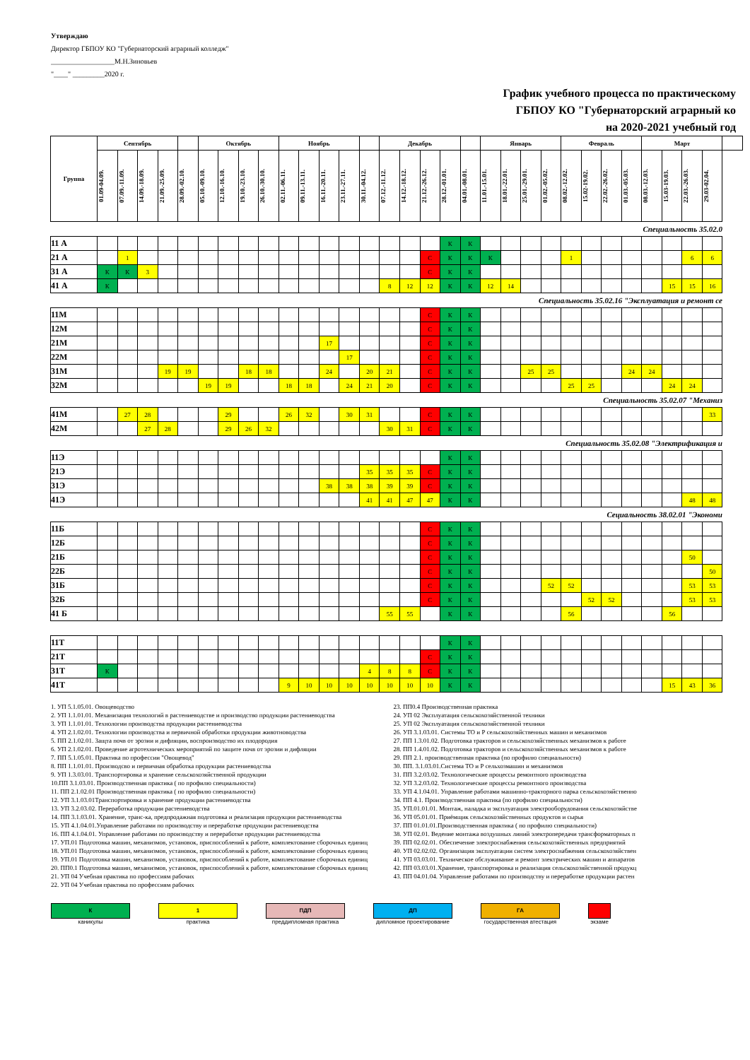Утверждаю
Директор ГБПОУ КО "Губернаторский аграрный колледж"
__________________М.Н.Зиновьев
"____" _________2020 г.
График учебного процесса по практическому
ГБПОУ КО "Губернаторский аграрный ко
на 2020-2021 учебный год
| Группа | Сентябрь | | | | | Октябрь | | | | Ноябрь | | | | | Декабрь | | | | | Январь | | | | Февраль | | | | Март | | | | |
| --- | --- | --- | --- | --- | --- | --- | --- | --- | --- | --- | --- | --- | --- | --- | --- | --- | --- | --- | --- | --- | --- | --- | --- | --- | --- | --- | --- | --- | --- | --- | --- | --- |
| | 01.09-04.09. | 07.09.-11.09. | 14.09.-18.09. | 21.09.-25.09. | 28.09.-02.10. | 05.10.-09.10. | 12.10.-16.10. | 19.10.-23.10. | 26.10.-30.10. | 02.11.-06.11. | 09.11.-13.11. | 16.11.-20.11. | 23.11.-27.11. | 30.11.-04.12. | 07.12.-11.12. | 14.12.-18.12. | 21.12.-26.12. | 28.12.-01.01. | 04.01.-08.01. | 11.01.-15.01. | 18.01.-22.01. | 25.01.-29.01. | 01.02.-05.02. | 08.02.-12.02. | 15.02-19.02. | 22.02.-26.02. | 01.03.-05.03. | 08.03.-12.03. | 15.03-19.03. | 22.03.-26.03. | 29.03-02.04. | |
| Специальность 35.02.0 | | | | | | | | | | | | | | | | | | | | | | | | | | | | | | | | |
| 11 А | | | | | | | | | | | | | | | | | | К | К | | | | | | | | | | | | | |
| 21 А | | 1 | | | | | | | | | | | | | | | С | К | К | К | | | | 1 | | | | | | 6 | 6 | |
| 31 А | К | К | 3 | | | | | | | | | | | | | | С | К | К | | | | | | | | | | | | | |
| 41 А | К | | | | | | | | | | | | | | 8 | 12 | 12 | К | К | 12 | 14 | | | | | | | | 15 | 15 | 16 | |
| Специальность 35.02.16 "Эксплуатация и ремонт се | | | | | | | | | | | | | | | | | | | | | | | | | | | | | | | | |
| 11М | | | | | | | | | | | | | | | | | С | К | К | | | | | | | | | | | | | |
| 12М | | | | | | | | | | | | | | | | | С | К | К | | | | | | | | | | | | | |
| 21М | | | | | | | | | | | | 17 | | | | | С | К | К | | | | | | | | | | | | | |
| 22М | | | | | | | | | | | | | 17 | | | | С | К | К | | | | | | | | | | | | | |
| 31М | | | | 19 | 19 | | | 18 | 18 | | | 24 | | 20 | 21 | | С | К | К | | | 25 | 25 | | | | 24 | 24 | | | | |
| 32М | | | | | | 19 | 19 | | | 18 | 18 | | 24 | 21 | 20 | | С | К | К | | | | | 25 | 25 | | | | 24 | 24 | | |
| Специальность 35.02.07 "Механиз | | | | | | | | | | | | | | | | | | | | | | | | | | | | | | | | |
| 41М | | 27 | 28 | | | | 29 | | | 26 | 32 | | 30 | 31 | | | С | К | К | | | | | | | | | | | | 33 | |
| 42М | | | 27 | 28 | | | 29 | 26 | 32 | | | | | | 30 | 31 | С | К | К | | | | | | | | | | | | | |
| Специальность 35.02.08 "Электрификация и | | | | | | | | | | | | | | | | | | | | | | | | | | | | | | | | |
| 11Э | | | | | | | | | | | | | | | | | | К | К | | | | | | | | | | | | | |
| 21Э | | | | | | | | | | | | | | 35 | 35 | 35 | С | К | К | | | | | | | | | | | | | |
| 31Э | | | | | | | | | | | | 38 | 38 | 38 | 39 | 39 | С | К | К | | | | | | | | | | | | | |
| 41Э | | | | | | | | | | | | | | 41 | 41 | 47 | 47 | К | К | | | | | | | | | | | 48 | 48 | |
| Сециальность 38.02.01 "Экономи | | | | | | | | | | | | | | | | | | | | | | | | | | | | | | | | |
| 11Б | | | | | | | | | | | | | | | | | С | К | К | | | | | | | | | | | | | |
| 12Б | | | | | | | | | | | | | | | | | С | К | К | | | | | | | | | | | | | |
| 21Б | | | | | | | | | | | | | | | | | С | К | К | | | | | | | | | | | 50 | | |
| 22Б | | | | | | | | | | | | | | | | | С | К | К | | | | | | | | | | | | 50 | |
| 31Б | | | | | | | | | | | | | | | | | С | К | К | | | | 52 | 52 | | | | | | 53 | 53 | |
| 32Б | | | | | | | | | | | | | | | | | С | К | К | | | | | | 52 | 52 | | | | 53 | 53 | |
| 41 Б | | | | | | | | | | | | | | | 55 | 55 | | К | К | | | | | 56 | | | | | 56 | | | |
| 11Т | | | | | | | | | | | | | | | | | | К | К | | | | | | | | | | | | | |
| 21Т | | | | | | | | | | | | | | | | | С | К | К | | | | | | | | | | | | | |
| 31Т | К | | | | | | | | | | | | | 4 | 8 | 8 | С | К | К | | | | | | | | | | | | | |
| 41Т | | | | | | | | | | 9 | 10 | 10 | 10 | 10 | 10 | 10 | 10 | К | К | | | | | | | | | | 15 | 43 | 36 | |
1. УП 5.1.05.01. Овощеводство
2. УП 1.1.01.01. Механизация технологий в растениеводстве и производство продукции растениеводства
3. УП 1.1.01.01. Технологии производства продукции растениеводства
4. УП 2.1.02.01. Технологии производства и первичной обработки продукции животноводства
5. ПП 2.1.02.01. Защта почв от эрозии и дифляции, воспроизводство их плодородия
6. УП 2.1.02.01. Проведение агротехнических мероприятий по защите почв от эрозии и дифляции
7. ПП 5.1.05.01. Практика по профессии "Овощевод"
8. ПП 1.1.01.01. Производсво и первичная обработка продукции растениеводства
9. УП 1.3.03.01. Транспортировка и хранение сельскохозяйственной продукции
10.ПП 3.1.03.01. Производственная практика ( по профилю специальности)
11. ПП 2.1.02.01 Производственная практика ( по профилю специальности)
12. УП 3.1.03.01Транспортировка и хранение продукции растениеводства
13. УП 3.2.03.02. Переработка продукции растениеводства
14. ПП 3.1.03.01. Хранение, транс-ка, предпродажная подготовка и реализация продукции растениеводства
15. УП 4.1.04.01.Управление работами по производству и переработке продукции растениеводства
16. ПП 4.1.04.01. Управление работами по производству и переработке продукции растениеводства
17. УП.01 Подготовка машин, механизмов, установок, приспособлений к работе, комплектование сборочных единиц
18. УП.01 Подготовка машин, механизмов, установок, приспособлений к работе, комплектование сборочных единиц
19. УП.01 Подготовка машин, механизмов, установок, приспособлений к работе, комплектование сборочных единиц
20. ПП0.1 Подготовка машин, механизмов, установок, приспособлений к работе, комплектование сборочных единиц
21. УП 04 Учебная практика по профессиям рабочих
22. УП 04 Учебная практика по профессиям рабочих
23. ПП0.4 Производственная практика
24. УП 02 Эксплуатация сельскохозяйственной техники
25. УП 02 Эксплуатация сельскохозяйственной техники
26. УП 3.1.03.01. Системы ТО и Р сельскохозяйственных машин и механизмов
27. ПП 1.3.01.02. Подготовка тракторов и сельскохозяйственных механизмов к работе
28. ПП 1.4.01.02. Подготовка тракторов и сельскохозяйственных механизмов к работе
29. ПП 2.1. производственная практика (по профилю специальности)
30. ПП. 3.1.03.01.Система ТО и Р сельхозмашин и механизмов
31. ПП 3.2.03.02. Технологические процессы ремонтного производства
32. УП 3.2.03.02. Технологические процессы ремонтного производства
33. УП 4.1.04.01. Управление работами машинно-тракторного парка сельскохозяйственно
34. ПП 4.1. Производственная практика (по профилю специальности)
35. УП.01.01.01. Монтаж, наладка и эксплуатация электрооборудования сельскохозяйстве
36. УП 05.01.01. Приёмщик сельскохозяйственных продуктов и сырья
37. ПП 01.01.01.Производственная практика ( по профилю специальности)
38. УП 02.01. Ведение монтажа воздушных линий электропередачи трансформаторных п
39. ПП 02.02.01. Обеспечение электроснабжения сельскохозяйственных предприятий
40. УП 02.02.02. Организация эксплуатации систем электроснабжения сельскохозяйствен
41. УП 03.03.01. Техническое обслуживание и ремонт электрических машин и аппаратов
42. ПП 03.03.01.Хранение, транспортировка и реализация сельскохозяйственной продукц
43. ПП 04.01.04. Управление работами по производству и переработке продукции растен
Кканикулы
1
практика
ПДП
преддипломная практика
ДП
дипломное проектирование
ГА
государственная атестация
экзаме